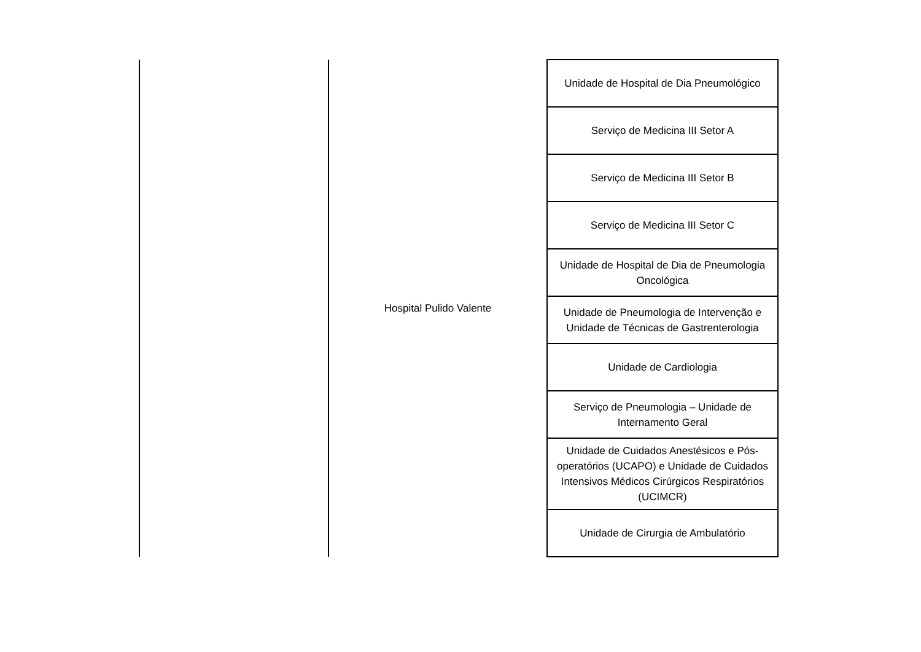| | Hospital Pulido Valente | Unidade de Hospital de Dia Pneumológico |
| | | Serviço de Medicina III Setor A |
| | | Serviço de Medicina III Setor B |
| | | Serviço de Medicina III Setor C |
| | | Unidade de Hospital de Dia de Pneumologia Oncológica |
| | | Unidade de Pneumologia de Intervenção e Unidade de Técnicas de Gastrenterologia |
| | | Unidade de Cardiologia |
| | | Serviço de Pneumologia – Unidade de Internamento Geral |
| | | Unidade de Cuidados Anestésicos e Pós-operatórios (UCAPO) e Unidade de Cuidados Intensivos Médicos Cirúrgicos Respiratórios (UCIMCR) |
| | | Unidade de Cirurgia de Ambulatório |